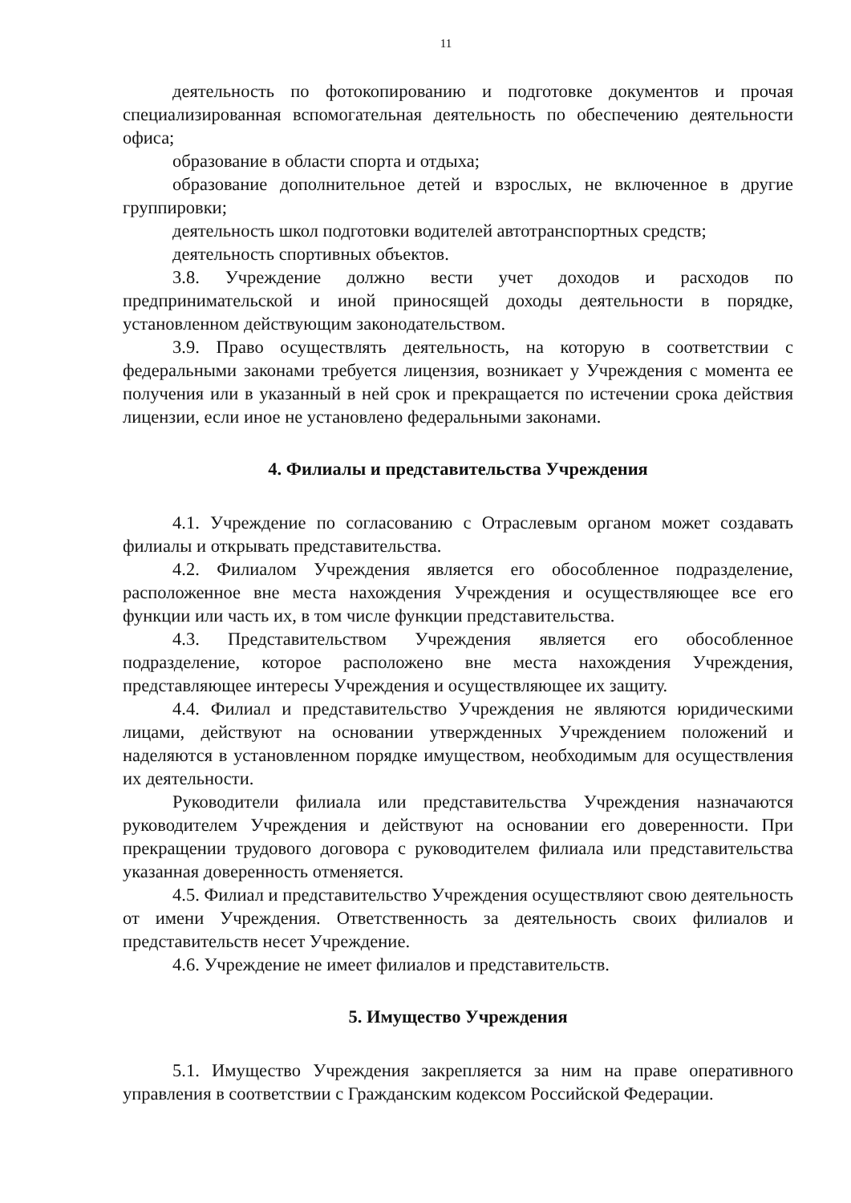11
деятельность по фотокопированию и подготовке документов и прочая специализированная вспомогательная деятельность по обеспечению деятельности офиса;
образование в области спорта и отдыха;
образование дополнительное детей и взрослых, не включенное в другие группировки;
деятельность школ подготовки водителей автотранспортных средств;
деятельность спортивных объектов.
3.8. Учреждение должно вести учет доходов и расходов по предпринимательской и иной приносящей доходы деятельности в порядке, установленном действующим законодательством.
3.9. Право осуществлять деятельность, на которую в соответствии с федеральными законами требуется лицензия, возникает у Учреждения с момента ее получения или в указанный в ней срок и прекращается по истечении срока действия лицензии, если иное не установлено федеральными законами.
4. Филиалы и представительства Учреждения
4.1. Учреждение по согласованию с Отраслевым органом может создавать филиалы и открывать представительства.
4.2. Филиалом Учреждения является его обособленное подразделение, расположенное вне места нахождения Учреждения и осуществляющее все его функции или часть их, в том числе функции представительства.
4.3. Представительством Учреждения является его обособленное подразделение, которое расположено вне места нахождения Учреждения, представляющее интересы Учреждения и осуществляющее их защиту.
4.4. Филиал и представительство Учреждения не являются юридическими лицами, действуют на основании утвержденных Учреждением положений и наделяются в установленном порядке имуществом, необходимым для осуществления их деятельности.
Руководители филиала или представительства Учреждения назначаются руководителем Учреждения и действуют на основании его доверенности. При прекращении трудового договора с руководителем филиала или представительства указанная доверенность отменяется.
4.5. Филиал и представительство Учреждения осуществляют свою деятельность от имени Учреждения. Ответственность за деятельность своих филиалов и представительств несет Учреждение.
4.6. Учреждение не имеет филиалов и представительств.
5. Имущество Учреждения
5.1. Имущество Учреждения закрепляется за ним на праве оперативного управления в соответствии с Гражданским кодексом Российской Федерации.